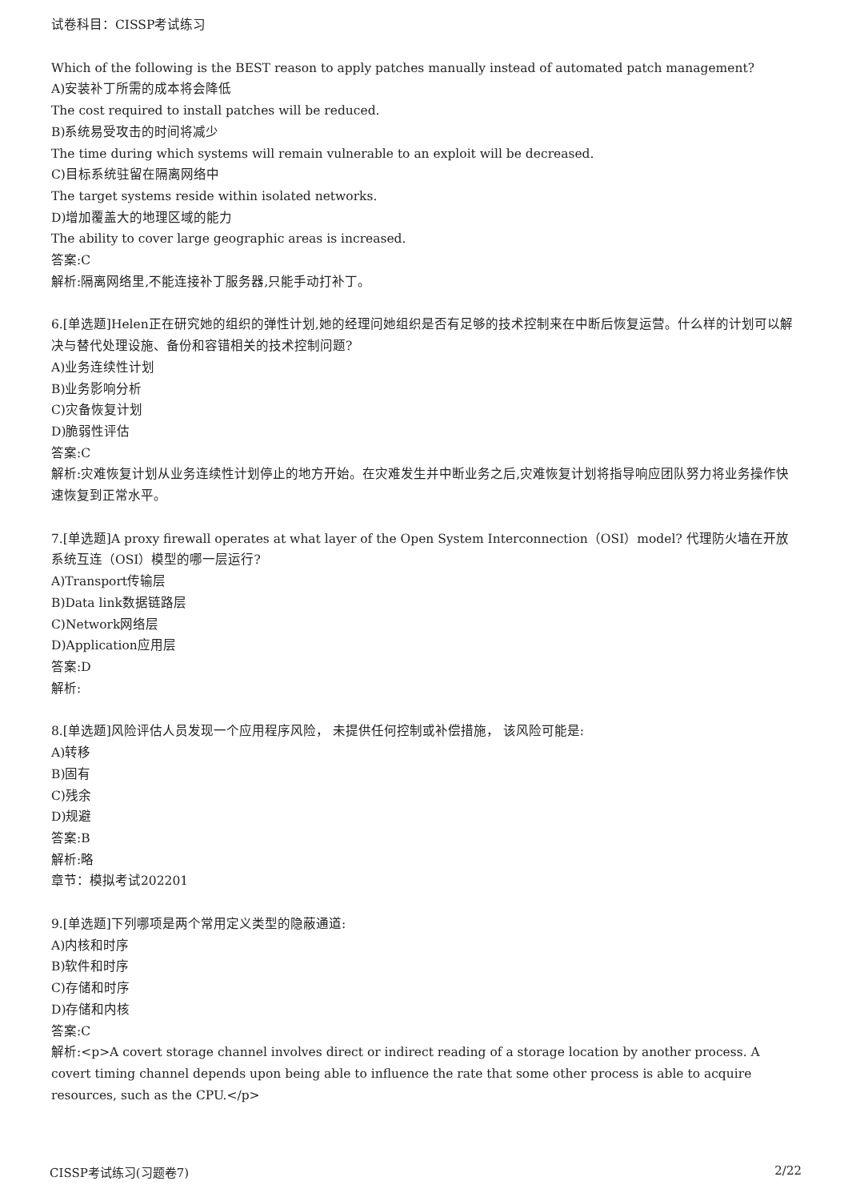试卷科目：CISSP考试练习
Which of the following is the BEST reason to apply patches manually instead of automated patch management?
A)安装补丁所需的成本将会降低
The cost required to install patches will be reduced.
B)系统易受攻击的时间将减少
The time during which systems will remain vulnerable to an exploit will be decreased.
C)目标系统驻留在隔离网络中
The target systems reside within isolated networks.
D)增加覆盖大的地理区域的能力
The ability to cover large geographic areas is increased.
答案:C
解析:隔离网络里,不能连接补丁服务器,只能手动打补丁。
6.[单选题]Helen正在研究她的组织的弹性计划,她的经理问她组织是否有足够的技术控制来在中断后恢复运营。什么样的计划可以解决与替代处理设施、备份和容错相关的技术控制问题?
A)业务连续性计划
B)业务影响分析
C)灾备恢复计划
D)脆弱性评估
答案:C
解析:灾难恢复计划从业务连续性计划停止的地方开始。在灾难发生并中断业务之后,灾难恢复计划将指导响应团队努力将业务操作快速恢复到正常水平。
7.[单选题]A proxy firewall operates at what layer of the Open System Interconnection（OSI）model? 代理防火墙在开放系统互连（OSI）模型的哪一层运行?
A)Transport传输层
B)Data link数据链路层
C)Network网络层
D)Application应用层
答案:D
解析:
8.[单选题]风险评估人员发现一个应用程序风险， 未提供任何控制或补偿措施， 该风险可能是:
A)转移
B)固有
C)残余
D)规避
答案:B
解析:略
章节：模拟考试202201
9.[单选题]下列哪项是两个常用定义类型的隐蔽通道:
A)内核和时序
B)软件和时序
C)存储和时序
D)存储和内核
答案:C
解析:<p>A covert storage channel involves direct or indirect reading of a storage location by another process. A covert timing channel depends upon being able to influence the rate that some other process is able to acquire resources, such as the CPU.</p>
CISSP考试练习(习题卷7) 2/22